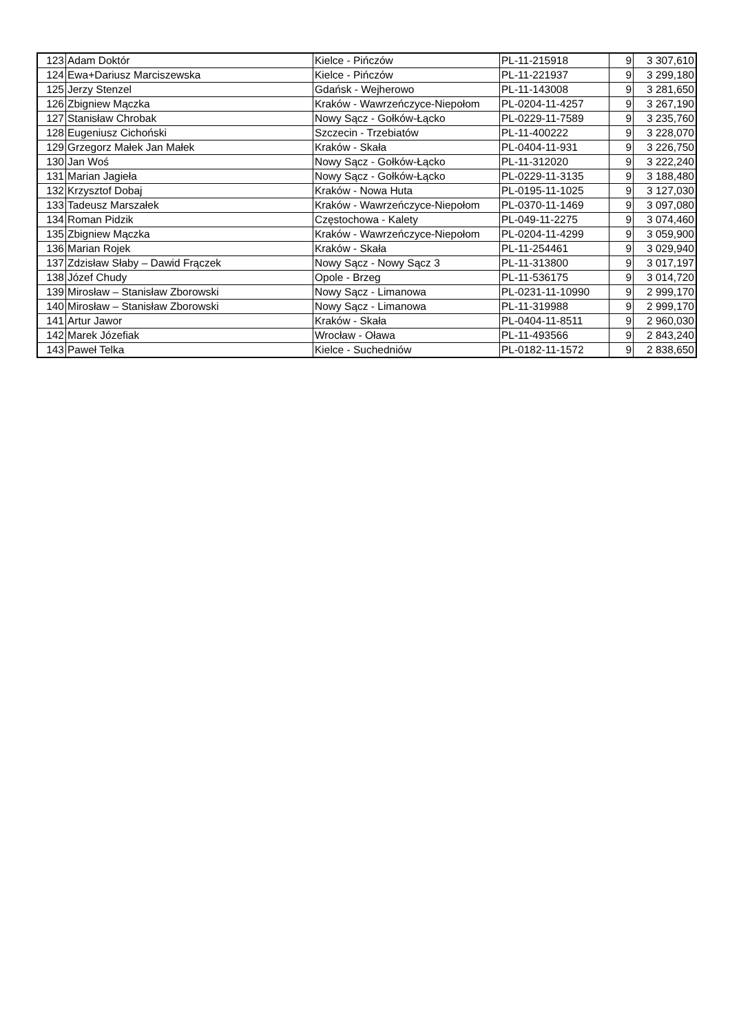| 123 | Adam Doktór | Kielce - Pińczów | PL-11-215918 | 9 | 3 307,610 |
| 124 | Ewa+Dariusz Marciszewska | Kielce - Pińczów | PL-11-221937 | 9 | 3 299,180 |
| 125 | Jerzy Stenzel | Gdańsk - Wejherowo | PL-11-143008 | 9 | 3 281,650 |
| 126 | Zbigniew Mączka | Kraków - Wawrzeńczyce-Niepołom | PL-0204-11-4257 | 9 | 3 267,190 |
| 127 | Stanisław Chrobak | Nowy Sącz - Gołków-Łącko | PL-0229-11-7589 | 9 | 3 235,760 |
| 128 | Eugeniusz Cichoński | Szczecin - Trzebiatów | PL-11-400222 | 9 | 3 228,070 |
| 129 | Grzegorz Małek Jan Małek | Kraków - Skała | PL-0404-11-931 | 9 | 3 226,750 |
| 130 | Jan Woś | Nowy Sącz - Gołków-Łącko | PL-11-312020 | 9 | 3 222,240 |
| 131 | Marian Jagieła | Nowy Sącz - Gołków-Łącko | PL-0229-11-3135 | 9 | 3 188,480 |
| 132 | Krzysztof Dobaj | Kraków - Nowa Huta | PL-0195-11-1025 | 9 | 3 127,030 |
| 133 | Tadeusz Marszałek | Kraków - Wawrzeńczyce-Niepołom | PL-0370-11-1469 | 9 | 3 097,080 |
| 134 | Roman Pidzik | Częstochowa - Kalety | PL-049-11-2275 | 9 | 3 074,460 |
| 135 | Zbigniew Mączka | Kraków - Wawrzeńczyce-Niepołom | PL-0204-11-4299 | 9 | 3 059,900 |
| 136 | Marian Rojek | Kraków - Skała | PL-11-254461 | 9 | 3 029,940 |
| 137 | Zdzisław Słaby – Dawid Frączek | Nowy Sącz - Nowy Sącz 3 | PL-11-313800 | 9 | 3 017,197 |
| 138 | Józef Chudy | Opole - Brzeg | PL-11-536175 | 9 | 3 014,720 |
| 139 | Mirosław – Stanisław Zborowski | Nowy Sącz - Limanowa | PL-0231-11-10990 | 9 | 2 999,170 |
| 140 | Mirosław – Stanisław Zborowski | Nowy Sącz - Limanowa | PL-11-319988 | 9 | 2 999,170 |
| 141 | Artur Jawor | Kraków - Skała | PL-0404-11-8511 | 9 | 2 960,030 |
| 142 | Marek Józefiak | Wrocław - Oława | PL-11-493566 | 9 | 2 843,240 |
| 143 | Paweł Telka | Kielce - Suchedniów | PL-0182-11-1572 | 9 | 2 838,650 |